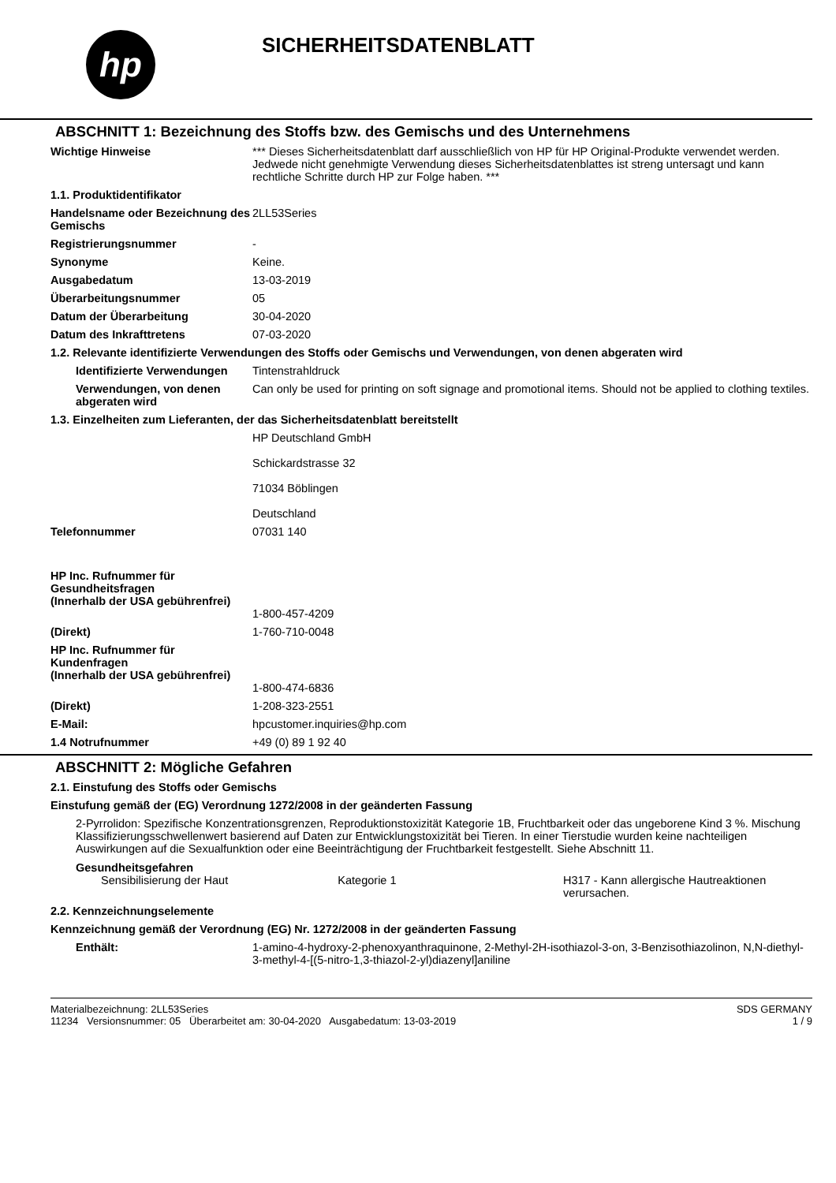hp
SICHERHEITSDATENBLATT
ABSCHNITT 1: Bezeichnung des Stoffs bzw. des Gemischs und des Unternehmens
Wichtige Hinweise *** Dieses Sicherheitsdatenblatt darf ausschließlich von HP für HP Original-Produkte verwendet werden. Jedwede nicht genehmigte Verwendung dieses Sicherheitsdatenblattes ist streng untersagt und kann rechtliche Schritte durch HP zur Folge haben. ***
1.1. Produktidentifikator
Handelsname oder Bezeichnung des Gemischs
2LL53Series
Registrierungsnummer -
Synonyme Keine.
Ausgabedatum 13-03-2019
Überarbeitungsnummer 05
Datum der Überarbeitung 30-04-2020
Datum des Inkrafttretens 07-03-2020
1.2. Relevante identifizierte Verwendungen des Stoffs oder Gemischs und Verwendungen, von denen abgeraten wird
Identifizierte Verwendungen
Tintenstrahldruck
Verwendungen, von denen abgeraten wird
Can only be used for printing on soft signage and promotional items. Should not be applied to clothing textiles.
1.3. Einzelheiten zum Lieferanten, der das Sicherheitsdatenblatt bereitstellt
HP Deutschland GmbH
Schickardstrasse 32
71034 Böblingen
Deutschland
Telefonnummer 07031 140
HP Inc. Rufnummer für Gesundheitsfragen
(Innerhalb der USA gebührenfrei)
1-800-457-4209
(Direkt) 1-760-710-0048
HP Inc. Rufnummer für Kundenfragen
(Innerhalb der USA gebührenfrei)
1-800-474-6836
(Direkt) 1-208-323-2551
E-Mail: hpcustomer.inquiries@hp.com
1.4 Notrufnummer +49 (0) 89 1 92 40
ABSCHNITT 2: Mögliche Gefahren
2.1. Einstufung des Stoffs oder Gemischs
Einstufung gemäß der (EG) Verordnung 1272/2008 in der geänderten Fassung
2-Pyrrolidon: Spezifische Konzentrationsgrenzen, Reproduktionstoxizität Kategorie 1B, Fruchtbarkeit oder das ungeborene Kind 3 %. Mischung Klassifizierungsschwellenwert basierend auf Daten zur Entwicklungstoxizität bei Tieren. In einer Tierstudie wurden keine nachteiligen Auswirkungen auf die Sexualfunktion oder eine Beeinträchtigung der Fruchtbarkeit festgestellt. Siehe Abschnitt 11.
Gesundheitsgefahren
Sensibilisierung der Haut Kategorie 1 H317 - Kann allergische Hautreaktionen verursachen.
2.2. Kennzeichnungselemente
Kennzeichnung gemäß der Verordnung (EG) Nr. 1272/2008 in der geänderten Fassung
Enthält: 1-amino-4-hydroxy-2-phenoxyanthraquinone, 2-Methyl-2H-isothiazol-3-on, 3-Benzisothiazolinon, N,N-diethyl-3-methyl-4-[(5-nitro-1,3-thiazol-2-yl)diazenyl]aniline
Materialbezeichnung: 2LL53Series
11234 Versionsnummer: 05 Überarbeitet am: 30-04-2020 Ausgabedatum: 13-03-2019
SDS GERMANY
1 / 9